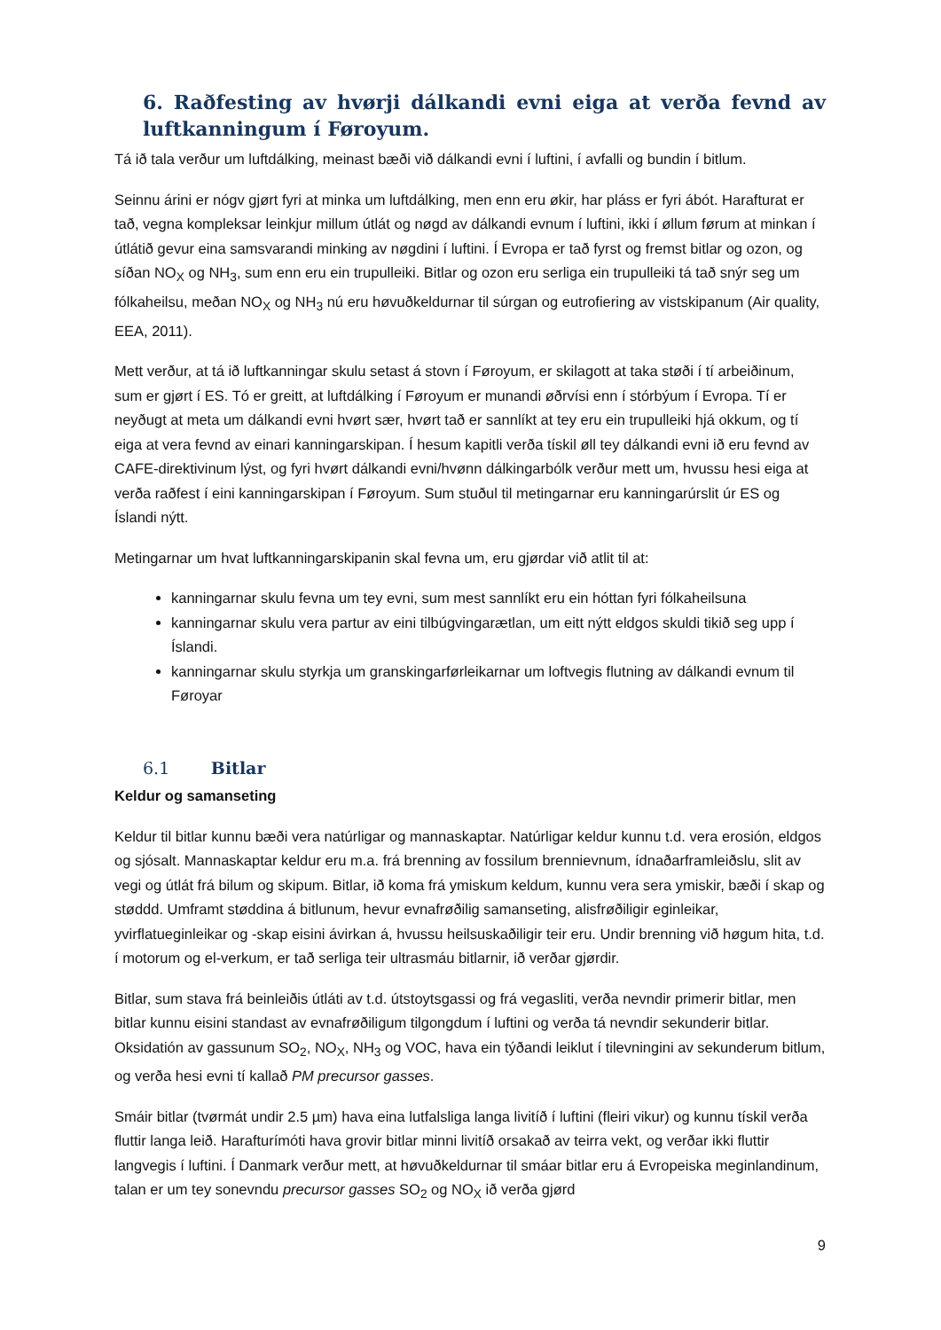6. Raðfesting av hvørji dálkandi evni eiga at verða fevnd av luftkanningum í Føroyum.
Tá ið tala verður um luftdálking, meinast bæði við dálkandi evni í luftini, í avfalli og bundin í bitlum.
Seinnu árini er nógv gjørt fyri at minka um luftdálking, men enn eru økir, har pláss er fyri ábót. Harafturat er tað, vegna kompleksar leinkjur millum útlát og nøgd av dálkandi evnum í luftini, ikki í øllum førum at minkan í útlátið gevur eina samsvarandi minking av nøgdini í luftini. Í Evropa er tað fyrst og fremst bitlar og ozon, og síðan NO<sub>X</sub> og NH<sub>3</sub>, sum enn eru ein trupulleiki. Bitlar og ozon eru serliga ein trupulleiki tá tað snýr seg um fólkaheilsu, meðan NO<sub>X</sub> og NH<sub>3</sub> nú eru høvuðkeldurnar til súrgan og eutrofiering av vistskipanum (Air quality, EEA, 2011).
Mett verður, at tá ið luftkanningar skulu setast á stovn í Føroyum, er skilagott at taka støði í tí arbeiðinum, sum er gjørt í ES. Tó er greitt, at luftdálking í Føroyum er munandi øðrvísi enn í stórbýum í Evropa. Tí er neyðugt at meta um dálkandi evni hvørt sær, hvørt tað er sannlíkt at tey eru ein trupulleiki hjá okkum, og tí eiga at vera fevnd av einari kanningarskipan. Í hesum kapitli verða tískil øll tey dálkandi evni ið eru fevnd av CAFE-direktivinum lýst, og fyri hvørt dálkandi evni/hvønn dálkingarbólk verður mett um, hvussu hesi eiga at verða raðfest í eini kanningarskipan í Føroyum. Sum stuðul til metingarnar eru kanningarúrslit úr ES og Íslandi nýtt.
Metingarnar um hvat luftkanningarskipanin skal fevna um, eru gjørdar við atlit til at:
kanningarnar skulu fevna um tey evni, sum mest sannlíkt eru ein hóttan fyri fólkaheilsuna
kanningarnar skulu vera partur av eini tilbúgvingarætlan, um eitt nýtt eldgos skuldi tikið seg upp í Íslandi.
kanningarnar skulu styrkja um granskingarførleikarnar um loftvegis flutning av dálkandi evnum til Føroyar
6.1 Bitlar
Keldur og samanseting
Keldur til bitlar kunnu bæði vera natúrligar og mannaskaptar. Natúrligar keldur kunnu t.d. vera erosión, eldgos og sjósalt. Mannaskaptar keldur eru m.a. frá brenning av fossilum brennievnum, ídnaðarframleiðslu, slit av vegi og útlát frá bilum og skipum. Bitlar, ið koma frá ymiskum keldum, kunnu vera sera ymiskir, bæði í skap og støddd. Umframt støddina á bitlunum, hevur evnafrøðilig samanseting, alisfrøðiligir eginleikar, yvirflatueginleikar og -skap eisini ávirkan á, hvussu heilsuskaðiligir teir eru. Undir brenning við høgum hita, t.d. í motorum og el-verkum, er tað serliga teir ultrasmáu bitlarnir, ið verðar gjørdir.
Bitlar, sum stava frá beinleiðis útláti av t.d. útstoytsgassi og frá vegasliti, verða nevndir primerir bitlar, men bitlar kunnu eisini standast av evnafrøðiligum tilgongdum í luftini og verða tá nevndir sekunderir bitlar. Oksidatión av gassunum SO<sub>2</sub>, NO<sub>X</sub>, NH<sub>3</sub> og VOC, hava ein týðandi leiklut í tilevningini av sekunderum bitlum, og verða hesi evni tí kallað PM precursor gasses.
Smáir bitlar (tvørmát undir 2.5 µm) hava eina lutfalsliga langa livitíð í luftini (fleiri vikur) og kunnu tískil verða fluttir langa leið. Harafturímóti hava grovir bitlar minni livitíð orsakað av teirra vekt, og verðar ikki fluttir langvegis í luftini. Í Danmark verður mett, at høvuðkeldurnar til smáar bitlar eru á Evropeiska meginlandinum, talan er um tey sonevndu precursor gasses SO<sub>2</sub> og NO<sub>X</sub> ið verða gjørd
9